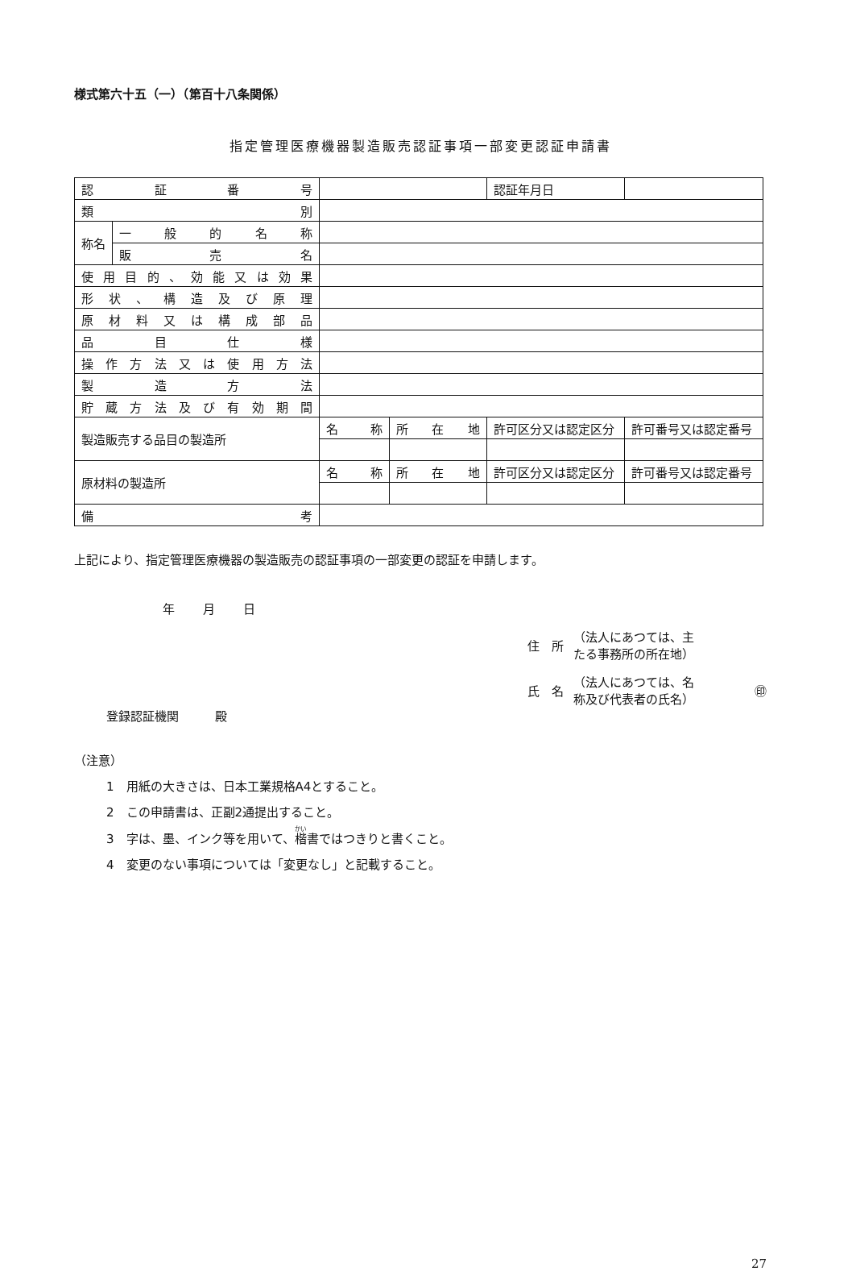様式第六十五（一）（第百十八条関係）
指定管理医療機器製造販売認証事項一部変更認証申請書
| 認 証 番 号 | | | | 認証年月日 | |
| 類 別 | | | | | |
| 称名 | 一 般 的 名 称 | | | | |
| | 販 売 名 | | | | |
| 使用目的、効能又は効果 | | | | | |
| 形状、構造及び原理 | | | | | |
| 原材料又は構成部品 | | | | | |
| 品 目 仕 様 | | | | | |
| 操作方法又は使用方法 | | | | | |
| 製 造 方 法 | | | | | |
| 貯蔵方法及び有効期間 | | | | | |
| 製造販売する品目の製造所 | | 名 称 | 所 在 地 | 許可区分又は認定区分 | 許可番号又は認定番号 |
| 原材料の製造所 | | 名 称 | 所 在 地 | 許可区分又は認定区分 | 許可番号又は認定番号 |
| 備 考 | | | | | |
上記により、指定管理医療機器の製造販売の認証事項の一部変更の認証を申請します。
年 月 日
住　所 （法人にあつては、主
たる事務所の所在地）
氏　名 （法人にあつては、名
称及び代表者の氏名） ㊞
登録認証機関　　　殿
（注意）
1　用紙の大きさは、日本工業規格A4とすること。
2　この申請書は、正副2通提出すること。
3　字は、墨、インク等を用いて、楷書ではつきりと書くこと。
4　変更のない事項については「変更なし」と記載すること。
27